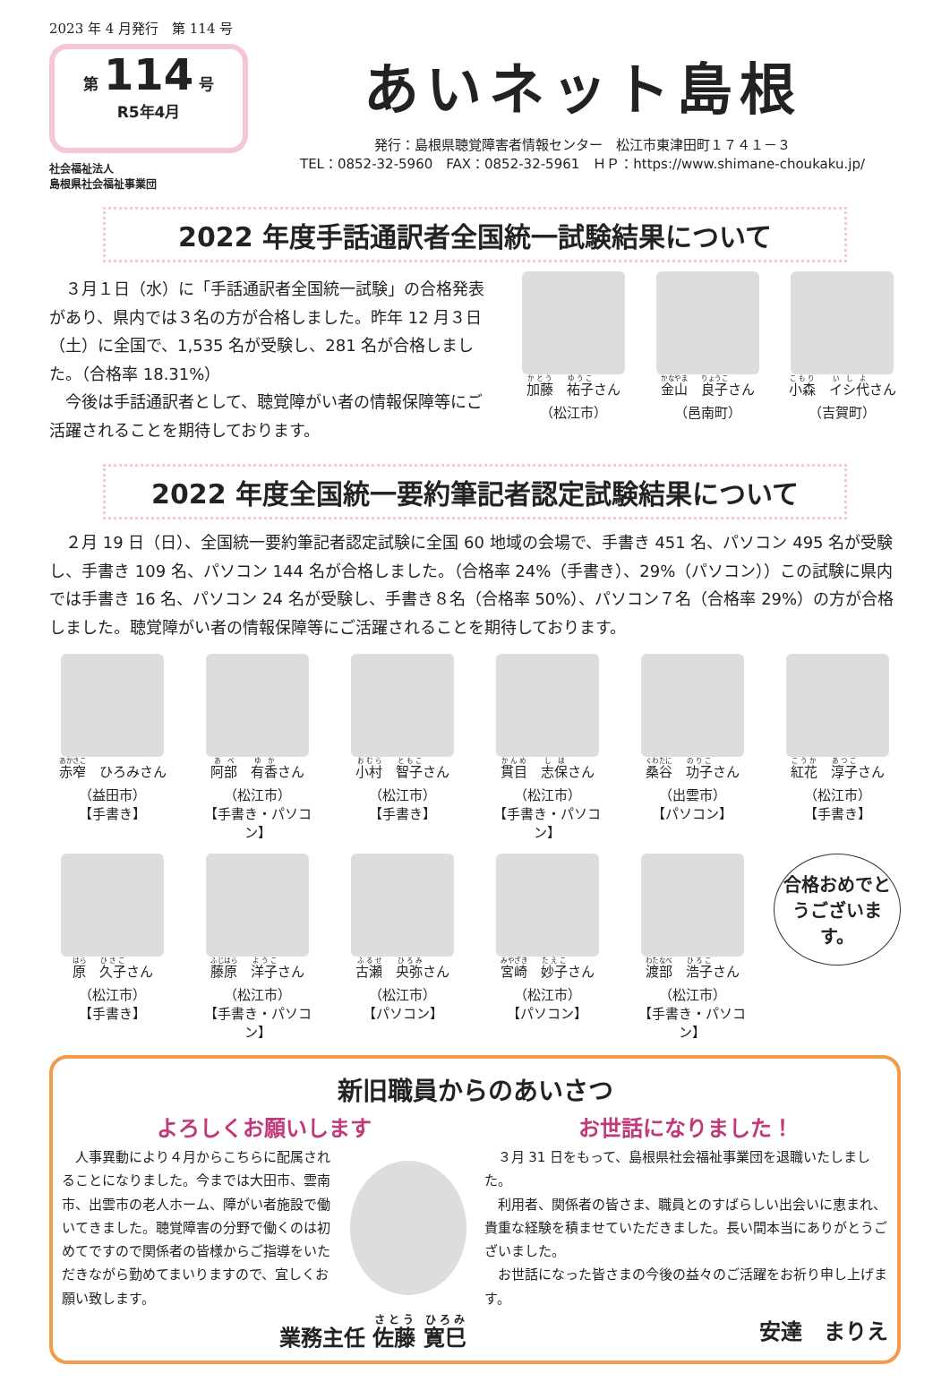2023 年 4 月発行　第 114 号
第 114 号
R5年4月
社会福祉法人
島根県社会福祉事業団
あいネット島根
発行：島根県聴覚障害者情報センター　松江市東津田町１７４１－３
TEL：0852-32-5960　FAX：0852-32-5961　ＨＰ：https://www.shimane-choukaku.jp/
2022 年度手話通訳者全国統一試験結果について
　３月１日（水）に「手話通訳者全国統一試験」の合格発表があり、県内では３名の方が合格しました。昨年 12 月３日（土）に全国で、1,535 名が受験し、281 名が合格しました。（合格率 18.31%）
　今後は手話通訳者として、聴覚障がい者の情報保障等にご活躍されることを期待しております。
加藤　祐子さん
（松江市）
金山　良子さん
（邑南町）
小森　イシ代さん
（吉賀町）
2022 年度全国統一要約筆記者認定試験結果について
　２月 19 日（日）、全国統一要約筆記者認定試験に全国 60 地域の会場で、手書き 451 名、パソコン 495 名が受験し、手書き 109 名、パソコン 144 名が合格しました。（合格率 24%（手書き）、29%（パソコン））この試験に県内では手書き 16 名、パソコン 24 名が受験し、手書き８名（合格率 50%）、パソコン７名（合格率 29%）の方が合格しました。聴覚障がい者の情報保障等にご活躍されることを期待しております。
赤窄　ひろみさん
（益田市）
【手書き】
阿部　有香さん
（松江市）
【手書き・パソコン】
小村　智子さん
（松江市）
【手書き】
貫目　志保さん
（松江市）
【手書き・パソコン】
桑谷　功子さん
（出雲市）
【パソコン】
紅花　淳子さん
（松江市）
【手書き】
原　久子さん
（松江市）
【手書き】
藤原　洋子さん
（松江市）
【手書き・パソコン】
古瀬　央弥さん
（松江市）
【パソコン】
宮崎　妙子さん
（松江市）
【パソコン】
渡部　浩子さん
（松江市）
【手書き・パソコン】
合格おめでとうございます。
新旧職員からのあいさつ
よろしくお願いします
　人事異動により４月からこちらに配属されることになりました。今までは大田市、雲南市、出雲市の老人ホーム、障がい者施設で働いてきました。聴覚障害の分野で働くのは初めてですので関係者の皆様からご指導をいただきながら勤めてまいりますので、宜しくお願い致します。
業務主任 佐藤 寛巳
お世話になりました！
　３月 31 日をもって、島根県社会福祉事業団を退職いたしました。
　利用者、関係者の皆さま、職員とのすばらしい出会いに恵まれ、貴重な経験を積ませていただきました。長い間本当にありがとうございました。
　お世話になった皆さまの今後の益々のご活躍をお祈り申し上げます。
安達　まりえ